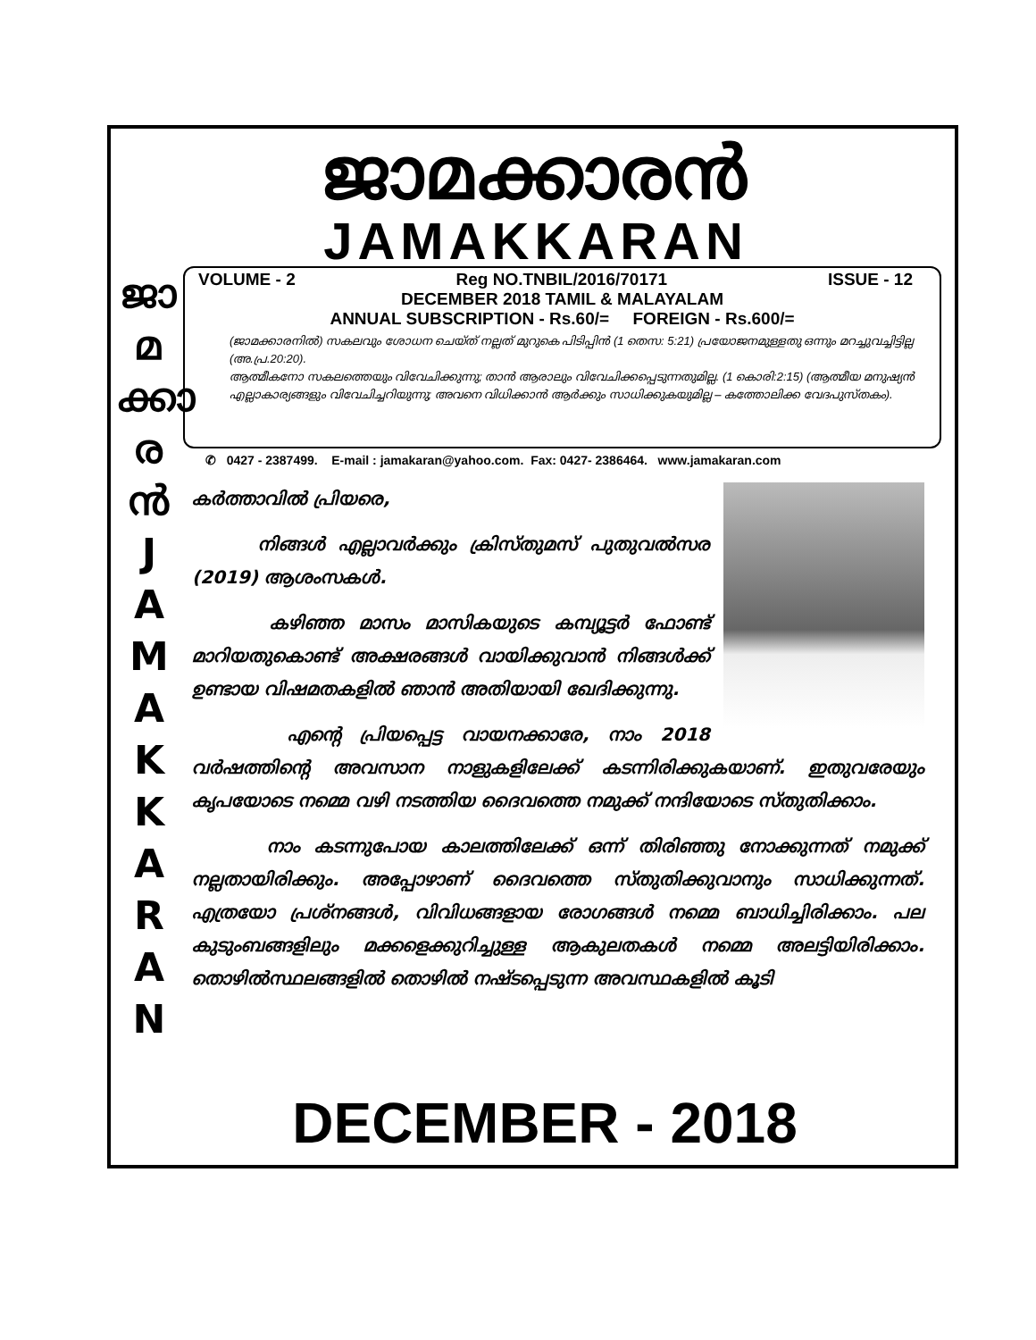ജാമക്കാരൻ
JAMAKKARAN
ജാ
മ
ക്കാ
ര
ൻ
J
A
M
A
K
K
A
R
A
N
VOLUME - 2 Reg NO.TNBIL/2016/70171 ISSUE - 12
DECEMBER 2018 TAMIL & MALAYALAM
ANNUAL SUBSCRIPTION - Rs.60/= FOREIGN - Rs.600/=
(ജാമക്കാരനിൽ) സകലവും ശോധന ചെയ്ത് നല്ലത് മുറുകെ പിടിപ്പിൻ (1 തെസ: 5:21) പ്രയോജനമുള്ളതു ഒന്നും മറച്ചുവച്ചിട്ടില്ല (അ.പ്ര.20:20).
ആത്മീകനോ സകലത്തെയും വിവേചിക്കുന്നു; താൻ ആരാലും വിവേചിക്കപ്പെടുന്നതുമില്ല. (1 കൊരി:2:15) (ആത്മീയ മനുഷ്യൻ എല്ലാകാര്യങ്ങളും വിവേചിച്ചറിയുന്നു; അവനെ വിധിക്കാൻ ആർക്കും സാധിക്കുകയുമില്ല – കത്തോലിക്ക വേദപുസ്തകം).
✆ 0427 - 2387499. E-mail : jamakaran@yahoo.com. Fax: 0427- 2386464. www.jamakaran.com
കർത്താവിൽ പ്രിയരെ,
നിങ്ങൾ എല്ലാവർക്കും ക്രിസ്തുമസ് പുതുവൽസര (2019) ആശംസകൾ.
കഴിഞ്ഞ മാസം മാസികയുടെ കമ്പ്യൂട്ടർ ഫോണ്ട് മാറിയതുകൊണ്ട് അക്ഷരങ്ങൾ വായിക്കുവാൻ നിങ്ങൾക്ക് ഉണ്ടായ വിഷമതകളിൽ ഞാൻ അതിയായി ഖേദിക്കുന്നു.
എന്റെ പ്രിയപ്പെട്ട വായനക്കാരേ, നാം 2018 വർഷത്തിന്റെ അവസാന നാളുകളിലേക്ക് കടന്നിരിക്കുകയാണ്. ഇതുവരേയും കൃപയോടെ നമ്മെ വഴി നടത്തിയ ദൈവത്തെ നമുക്ക് നന്ദിയോടെ സ്തുതിക്കാം.
നാം കടന്നുപോയ കാലത്തിലേക്ക് ഒന്ന് തിരിഞ്ഞു നോക്കുന്നത് നമുക്ക് നല്ലതായിരിക്കും. അപ്പോഴാണ് ദൈവത്തെ സ്തുതിക്കുവാനും സാധിക്കുന്നത്. എത്രയോ പ്രശ്നങ്ങൾ, വിവിധങ്ങളായ രോഗങ്ങൾ നമ്മെ ബാധിച്ചിരിക്കാം. പല കുടുംബങ്ങളിലും മക്കളെക്കുറിച്ചുള്ള ആകുലതകൾ നമ്മെ അലട്ടിയിരിക്കാം. തൊഴിൽസ്ഥലങ്ങളിൽ തൊഴിൽ നഷ്ടപ്പെടുന്ന അവസ്ഥകളിൽ കൂടി
DECEMBER - 2018